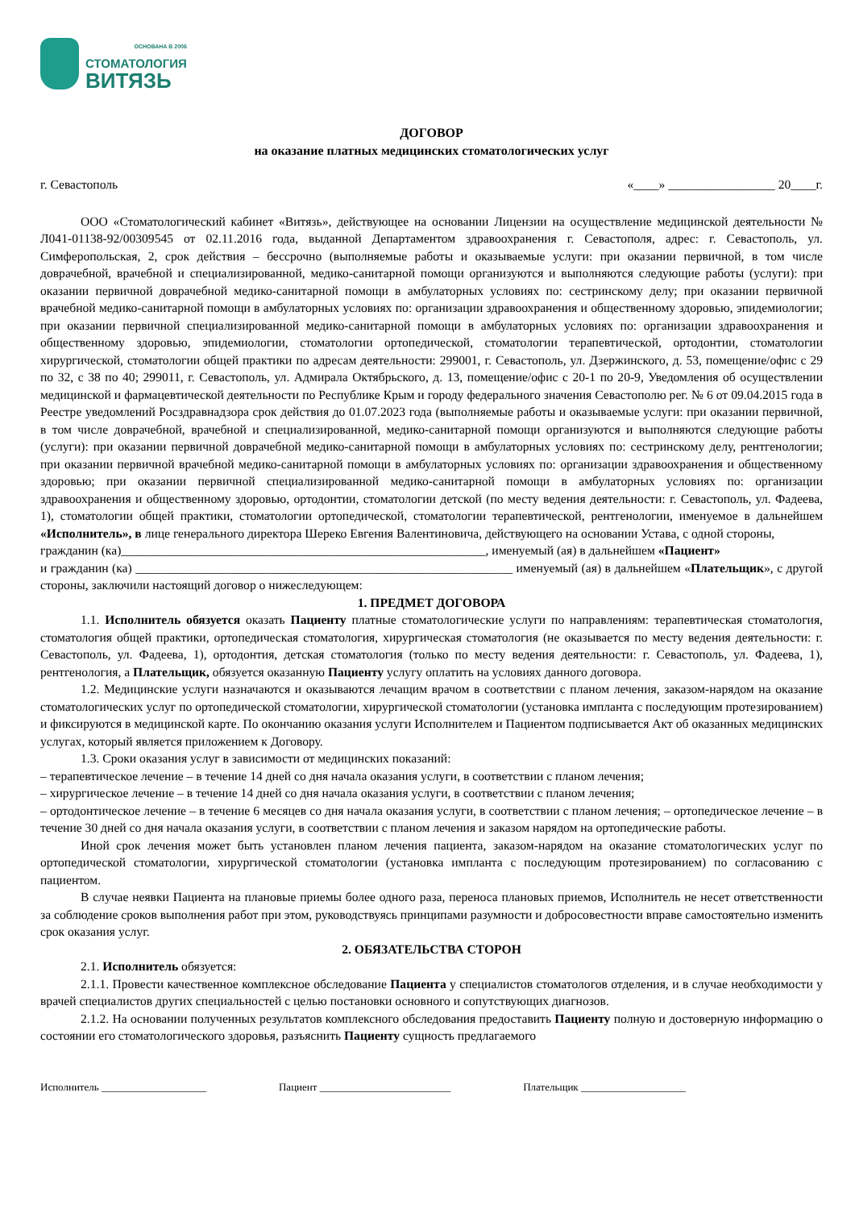ОСНОВАНА В 2006
СТОМАТОЛОГИЯ
ВИТЯЗЬ
ДОГОВОР
на оказание платных медицинских стоматологических услуг
г. Севастополь «____» _________________ 20____г.
ООО «Стоматологический кабинет «Витязь», действующее на основании Лицензии на осуществление медицинской деятельности № Л041-01138-92/00309545 от 02.11.2016 года, выданной Департаментом здравоохранения г. Севастополя, адрес: г. Севастополь, ул. Симферопольская, 2, срок действия – бессрочно (выполняемые работы и оказываемые услуги: при оказании первичной, в том числе доврачебной, врачебной и специализированной, медико-санитарной помощи организуются и выполняются следующие работы (услуги): при оказании первичной доврачебной медико-санитарной помощи в амбулаторных условиях по: сестринскому делу; при оказании первичной врачебной медико-санитарной помощи в амбулаторных условиях по: организации здравоохранения и общественному здоровью, эпидемиологии; при оказании первичной специализированной медико-санитарной помощи в амбулаторных условиях по: организации здравоохранения и общественному здоровью, эпидемиологии, стоматологии ортопедической, стоматологии терапевтической, ортодонтии, стоматологии хирургической, стоматологии общей практики по адресам деятельности: 299001, г. Севастополь, ул. Дзержинского, д. 53, помещение/офис с 29 по 32, с 38 по 40; 299011, г. Севастополь, ул. Адмирала Октябрьского, д. 13, помещение/офис с 20-1 по 20-9, Уведомления об осуществлении медицинской и фармацевтической деятельности по Республике Крым и городу федерального значения Севастополю рег. № 6 от 09.04.2015 года в Реестре уведомлений Росздравнадзора срок действия до 01.07.2023 года (выполняемые работы и оказываемые услуги: при оказании первичной, в том числе доврачебной, врачебной и специализированной, медико-санитарной помощи организуются и выполняются следующие работы (услуги): при оказании первичной доврачебной медико-санитарной помощи в амбулаторных условиях по: сестринскому делу, рентгенологии; при оказании первичной врачебной медико-санитарной помощи в амбулаторных условиях по: организации здравоохранения и общественному здоровью; при оказании первичной специализированной медико-санитарной помощи в амбулаторных условиях по: организации здравоохранения и общественному здоровью, ортодонтии, стоматологии детской (по месту ведения деятельности: г. Севастополь, ул. Фадеева, 1), стоматологии общей практики, стоматологии ортопедической, стоматологии терапевтической, рентгенологии, именуемое в дальнейшем «Исполнитель», в лице генерального директора Шереко Евгения Валентиновича, действующего на основании Устава, с одной стороны,
гражданин (ка)__________________________________________________________, именуемый (ая) в дальнейшем «Пациент»
и гражданин (ка) ____________________________________________________________ именуемый (ая) в дальнейшем «Плательщик», с другой стороны, заключили настоящий договор о нижеследующем:
1. ПРЕДМЕТ ДОГОВОРА
1.1. Исполнитель обязуется оказать Пациенту платные стоматологические услуги по направлениям: терапевтическая стоматология, стоматология общей практики, ортопедическая стоматология, хирургическая стоматология (не оказывается по месту ведения деятельности: г. Севастополь, ул. Фадеева, 1), ортодонтия, детская стоматология (только по месту ведения деятельности: г. Севастополь, ул. Фадеева, 1), рентгенология, а Плательщик, обязуется оказанную Пациенту услугу оплатить на условиях данного договора.
1.2. Медицинские услуги назначаются и оказываются лечащим врачом в соответствии с планом лечения, заказом-нарядом на оказание стоматологических услуг по ортопедической стоматологии, хирургической стоматологии (установка импланта с последующим протезированием) и фиксируются в медицинской карте. По окончанию оказания услуги Исполнителем и Пациентом подписывается Акт об оказанных медицинских услугах, который является приложением к Договору.
1.3. Сроки оказания услуг в зависимости от медицинских показаний:
– терапевтическое лечение – в течение 14 дней со дня начала оказания услуги, в соответствии с планом лечения;
– хирургическое лечение – в течение 14 дней со дня начала оказания услуги, в соответствии с планом лечения;
– ортодонтическое лечение – в течение 6 месяцев со дня начала оказания услуги, в соответствии с планом лечения; – ортопедическое лечение – в течение 30 дней со дня начала оказания услуги, в соответствии с планом лечения и заказом нарядом на ортопедические работы.
Иной срок лечения может быть установлен планом лечения пациента, заказом-нарядом на оказание стоматологических услуг по ортопедической стоматологии, хирургической стоматологии (установка импланта с последующим протезированием) по согласованию с пациентом.
В случае неявки Пациента на плановые приемы более одного раза, переноса плановых приемов, Исполнитель не несет ответственности за соблюдение сроков выполнения работ при этом, руководствуясь принципами разумности и добросовестности вправе самостоятельно изменить срок оказания услуг.
2. ОБЯЗАТЕЛЬСТВА СТОРОН
2.1. Исполнитель обязуется:
2.1.1. Провести качественное комплексное обследование Пациента у специалистов стоматологов отделения, и в случае необходимости у врачей специалистов других специальностей с целью постановки основного и сопутствующих диагнозов.
2.1.2. На основании полученных результатов комплексного обследования предоставить Пациенту полную и достоверную информацию о состоянии его стоматологического здоровья, разъяснить Пациенту сущность предлагаемого
Исполнитель ____________________ Пациент _________________________ Плательщик ____________________